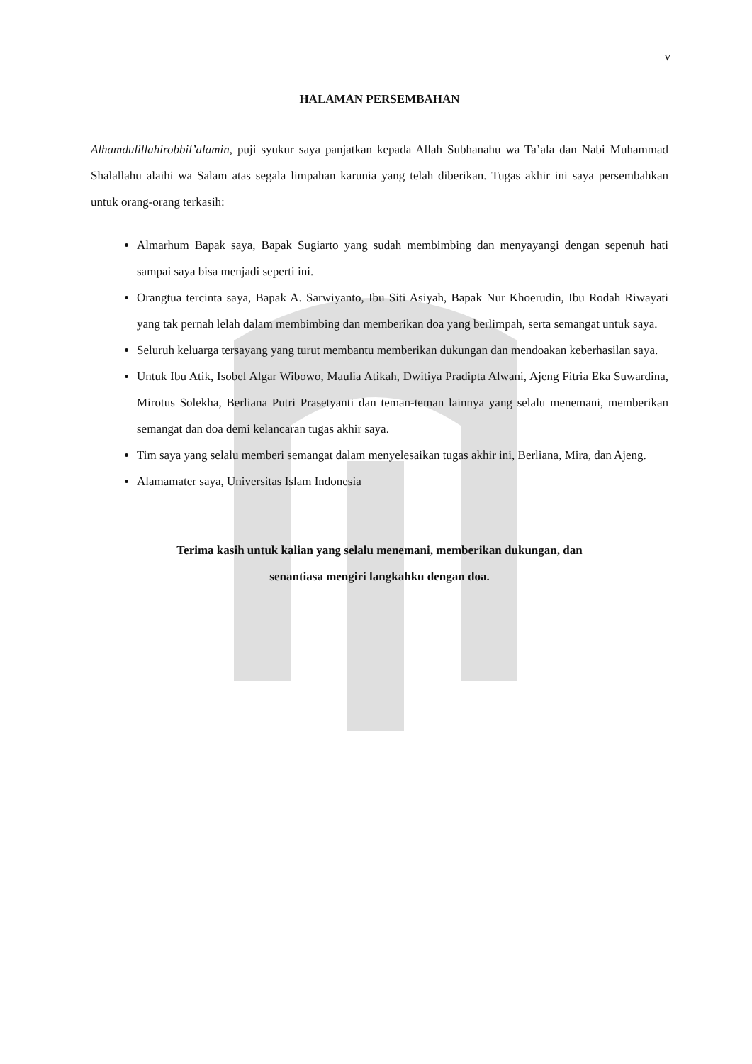v
HALAMAN PERSEMBAHAN
Alhamdulillahirobbil’alamin, puji syukur saya panjatkan kepada Allah Subhanahu wa Ta’ala dan Nabi Muhammad Shalallahu alaihi wa Salam atas segala limpahan karunia yang telah diberikan. Tugas akhir ini saya persembahkan untuk orang-orang terkasih:
Almarhum Bapak saya, Bapak Sugiarto yang sudah membimbing dan menyayangi dengan sepenuh hati sampai saya bisa menjadi seperti ini.
Orangtua tercinta saya, Bapak A. Sarwiyanto, Ibu Siti Asiyah, Bapak Nur Khoerudin, Ibu Rodah Riwayati yang tak pernah lelah dalam membimbing dan memberikan doa yang berlimpah, serta semangat untuk saya.
Seluruh keluarga tersayang yang turut membantu memberikan dukungan dan mendoakan keberhasilan saya.
Untuk Ibu Atik, Isobel Algar Wibowo, Maulia Atikah, Dwitiya Pradipta Alwani, Ajeng Fitria Eka Suwardina, Mirotus Solekha, Berliana Putri Prasetyanti dan teman-teman lainnya yang selalu menemani, memberikan semangat dan doa demi kelancaran tugas akhir saya.
Tim saya yang selalu memberi semangat dalam menyelesaikan tugas akhir ini, Berliana, Mira, dan Ajeng.
Alamamater saya, Universitas Islam Indonesia
Terima kasih untuk kalian yang selalu menemani, memberikan dukungan, dan
senantiasa mengiri langkahku dengan doa.